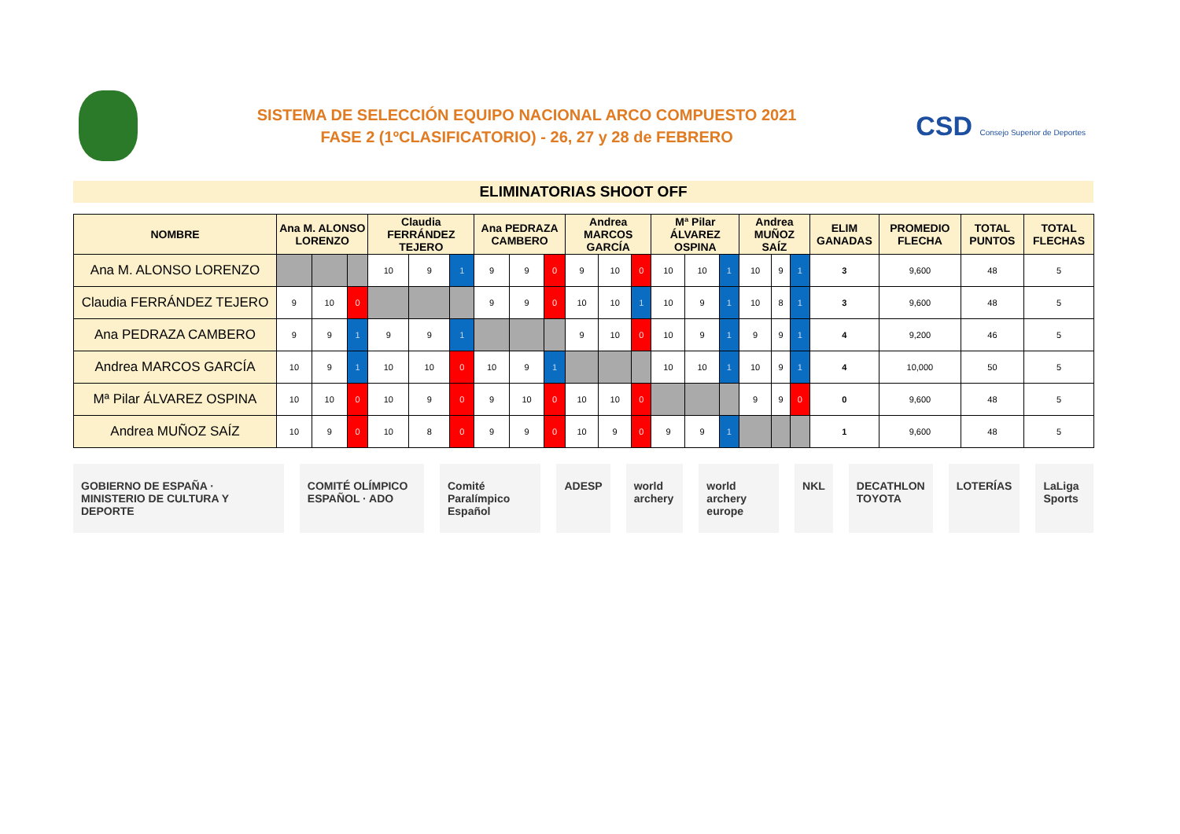SISTEMA DE SELECCIÓN EQUIPO NACIONAL ARCO COMPUESTO 2021
FASE 2 (1ºCLASIFICATORIO) - 26, 27 y 28 de FEBRERO
CSD Consejo Superior de Deportes
ELIMINATORIAS SHOOT OFF
| NOMBRE | Ana M. ALONSO LORENZO | | | Claudia FERRÁNDEZ TEJERO | | | Ana PEDRAZA CAMBERO | | | Andrea MARCOS GARCÍA | | | Mª Pilar ÁLVAREZ OSPINA | | | Andrea MUÑOZ SAÍZ | | | ELIM GANADAS | PROMEDIO FLECHA | TOTAL PUNTOS | TOTAL FLECHAS |
| --- | --- | --- | --- | --- | --- | --- | --- | --- | --- | --- | --- | --- | --- | --- | --- | --- | --- | --- | --- | --- | --- | --- |
| Ana M. ALONSO LORENZO | | | | 10 | 9 | 1 | 9 | 9 | 0 | 9 | 10 | 0 | 10 | 10 | 1 | 10 | 9 | 1 | 3 | 9,600 | 48 | 5 |
| Claudia FERRÁNDEZ TEJERO | 9 | 10 | 0 | | | | 9 | 9 | 0 | 10 | 10 | 1 | 10 | 9 | 1 | 10 | 8 | 1 | 3 | 9,600 | 48 | 5 |
| Ana PEDRAZA CAMBERO | 9 | 9 | 1 | 9 | 9 | 1 | | | | 9 | 10 | 0 | 10 | 9 | 1 | 9 | 9 | 1 | 4 | 9,200 | 46 | 5 |
| Andrea MARCOS GARCÍA | 10 | 9 | 1 | 10 | 10 | 0 | 10 | 9 | 1 | | | | 10 | 10 | 1 | 10 | 9 | 1 | 4 | 10,000 | 50 | 5 |
| Mª Pilar ÁLVAREZ OSPINA | 10 | 10 | 0 | 10 | 9 | 0 | 9 | 10 | 0 | 10 | 10 | 0 | | | | 9 | 9 | 0 | 0 | 9,600 | 48 | 5 |
| Andrea MUÑOZ SAÍZ | 10 | 9 | 0 | 10 | 8 | 0 | 9 | 9 | 0 | 10 | 9 | 0 | 9 | 9 | 1 | | | | 1 | 9,600 | 48 | 5 |
GOBIERNO DE ESPAÑA · MINISTERIO DE CULTURA Y DEPORTE COMITÉ OLÍMPICO ESPAÑOL · ADO Comité Paralímpico Español ADESP world archery world archery europe NKL DECATHLON TOYOTA LOTERÍAS LaLiga Sports